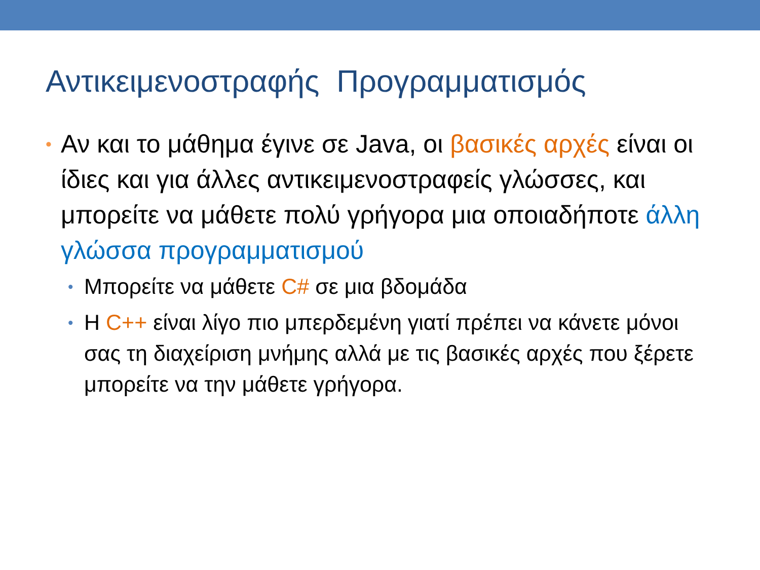Αντικειμενοστραφής Προγραμματισμός
• Αν και το μάθημα έγινε σε Java, οι βασικές αρχές είναι οι ίδιες και για άλλες αντικειμενοστραφείς γλώσσες, και μπορείτε να μάθετε πολύ γρήγορα μια οποιαδήποτε άλλη γλώσσα προγραμματισμού
• Μπορείτε να μάθετε C# σε μια βδομάδα
• Η C++ είναι λίγο πιο μπερδεμένη γιατί πρέπει να κάνετε μόνοι σας τη διαχείριση μνήμης αλλά με τις βασικές αρχές που ξέρετε μπορείτε να την μάθετε γρήγορα.